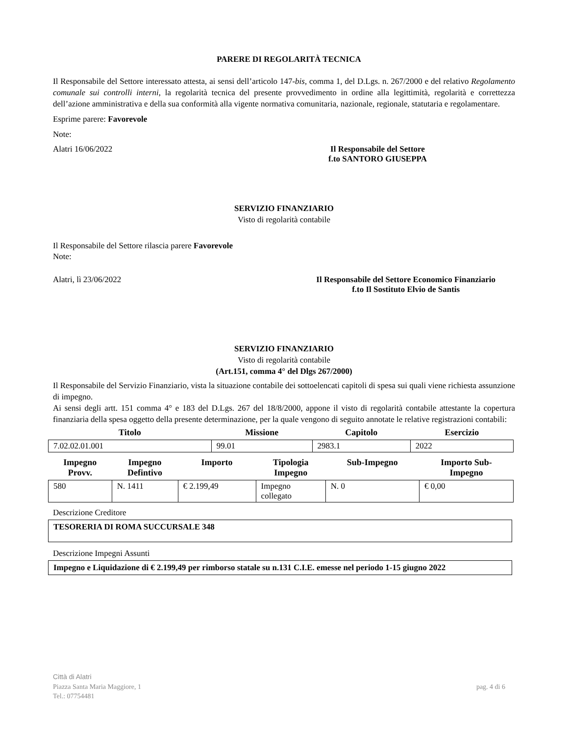PARERE DI REGOLARITÀ TECNICA
Il Responsabile del Settore interessato attesta, ai sensi dell’articolo 147-bis, comma 1, del D.Lgs. n. 267/2000 e del relativo Regolamento comunale sui controlli interni, la regolarità tecnica del presente provvedimento in ordine alla legittimità, regolarità e correttezza dell’azione amministrativa e della sua conformità alla vigente normativa comunitaria, nazionale, regionale, statutaria e regolamentare.
Esprime parere: Favorevole
Note:
Alatri 16/06/2022 Il Responsabile del Settore
f.to SANTORO GIUSEPPA
SERVIZIO FINANZIARIO
Visto di regolarità contabile
Il Responsabile del Settore rilascia parere Favorevole
Note:
Alatri, lì 23/06/2022 Il Responsabile del Settore Economico Finanziario
f.to Il Sostituto Elvio de Santis
SERVIZIO FINANZIARIO
Visto di regolarità contabile
(Art.151, comma 4° del Dlgs 267/2000)
Il Responsabile del Servizio Finanziario, vista la situazione contabile dei sottoelencati capitoli di spesa sui quali viene richiesta assunzione di impegno.
Ai sensi degli artt. 151 comma 4° e 183 del D.Lgs. 267 del 18/8/2000, appone il visto di regolarità contabile attestante la copertura finanziaria della spesa oggetto della presente determinazione, per la quale vengono di seguito annotate le relative registrazioni contabili:
| Titolo | Missione | Capitolo | Esercizio |
| --- | --- | --- | --- |
| 7.02.02.01.001 | 99.01 | 2983.1 | 2022 |
| Impegno Provv. | Impegno Defintivo | Importo | Tipologia Impegno | Sub-Impegno | Importo Sub- Impegno |
| --- | --- | --- | --- | --- | --- |
| 580 | N. 1411 | € 2.199,49 | Impegno collegato | N. 0 | € 0,00 |
Descrizione Creditore
TESORERIA DI ROMA SUCCURSALE 348
Descrizione Impegni Assunti
Impegno e Liquidazione di € 2.199,49 per rimborso statale su n.131 C.I.E. emesse nel periodo 1-15 giugno 2022
Città di Alatri
Piazza Santa Maria Maggiore, 1
Tel.: 07754481
pag. 4 di 6